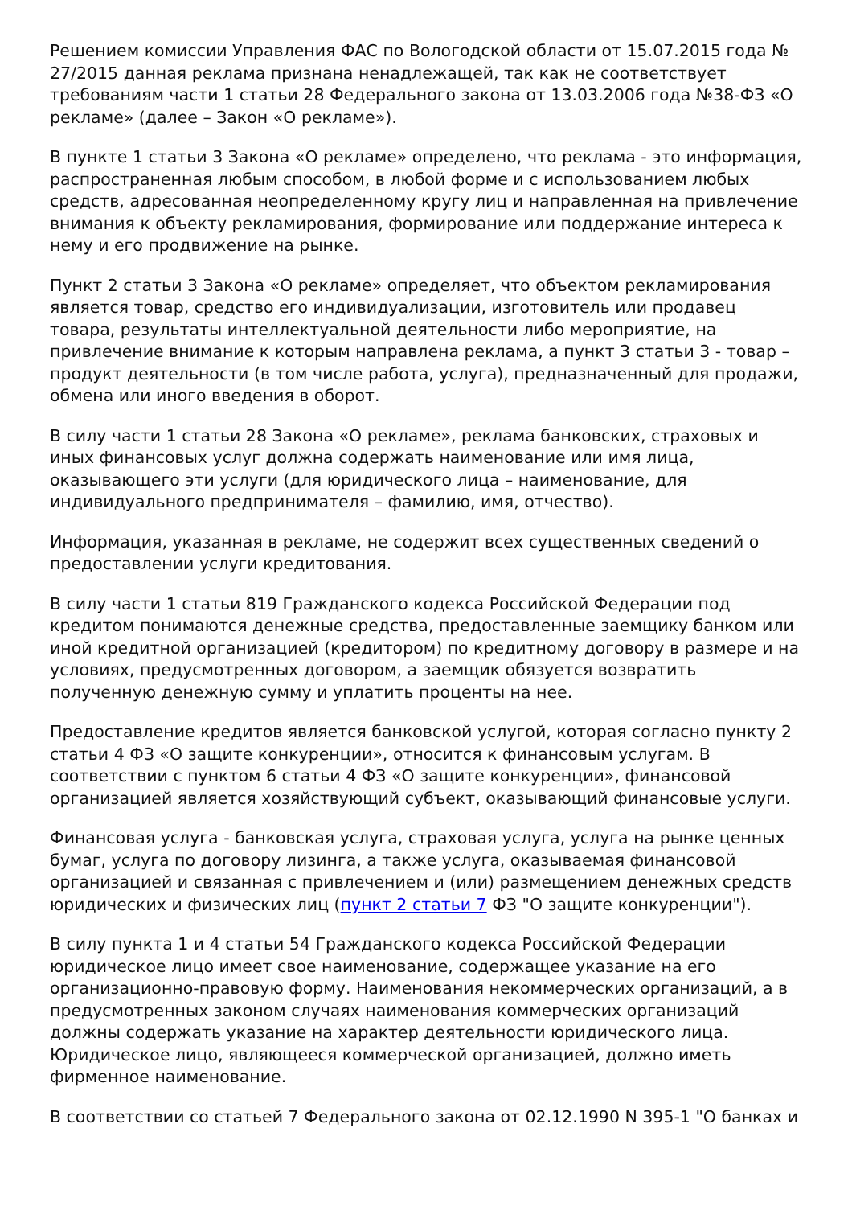Решением комиссии Управления ФАС по Вологодской области от 15.07.2015 года № 27/2015 данная реклама признана ненадлежащей, так как не соответствует требованиям части 1 статьи 28 Федерального закона от 13.03.2006 года №38-ФЗ «О рекламе» (далее – Закон «О рекламе»).
В пункте 1 статьи 3 Закона «О рекламе» определено, что реклама - это информация, распространенная любым способом, в любой форме и с использованием любых средств, адресованная неопределенному кругу лиц и направленная на привлечение внимания к объекту рекламирования, формирование или поддержание интереса к нему и его продвижение на рынке.
Пункт 2 статьи 3 Закона «О рекламе» определяет, что объектом рекламирования является товар, средство его индивидуализации, изготовитель или продавец товара, результаты интеллектуальной деятельности либо мероприятие, на привлечение внимание к которым направлена реклама, а пункт 3 статьи 3 - товар – продукт деятельности (в том числе работа, услуга), предназначенный для продажи, обмена или иного введения в оборот.
В силу части 1 статьи 28 Закона «О рекламе», реклама банковских, страховых и иных финансовых услуг должна содержать наименование или имя лица, оказывающего эти услуги (для юридического лица – наименование, для индивидуального предпринимателя – фамилию, имя, отчество).
Информация, указанная в рекламе, не содержит всех существенных сведений о предоставлении услуги кредитования.
В силу части 1 статьи 819 Гражданского кодекса Российской Федерации под кредитом понимаются денежные средства, предоставленные заемщику банком или иной кредитной организацией (кредитором) по кредитному договору в размере и на условиях, предусмотренных договором, а заемщик обязуется возвратить полученную денежную сумму и уплатить проценты на нее.
Предоставление кредитов является банковской услугой, которая согласно пункту 2 статьи 4 ФЗ «О защите конкуренции», относится к финансовым услугам. В соответствии с пунктом 6 статьи 4 ФЗ «О защите конкуренции», финансовой организацией является хозяйствующий субъект, оказывающий финансовые услуги.
Финансовая услуга - банковская услуга, страховая услуга, услуга на рынке ценных бумаг, услуга по договору лизинга, а также услуга, оказываемая финансовой организацией и связанная с привлечением и (или) размещением денежных средств юридических и физических лиц (пункт 2 статьи 7 ФЗ "О защите конкуренции").
В силу пункта 1 и 4 статьи 54 Гражданского кодекса Российской Федерации юридическое лицо имеет свое наименование, содержащее указание на его организационно-правовую форму. Наименования некоммерческих организаций, а в предусмотренных законом случаях наименования коммерческих организаций должны содержать указание на характер деятельности юридического лица. Юридическое лицо, являющееся коммерческой организацией, должно иметь фирменное наименование.
В соответствии со статьей 7 Федерального закона от 02.12.1990 N 395-1 "О банках и